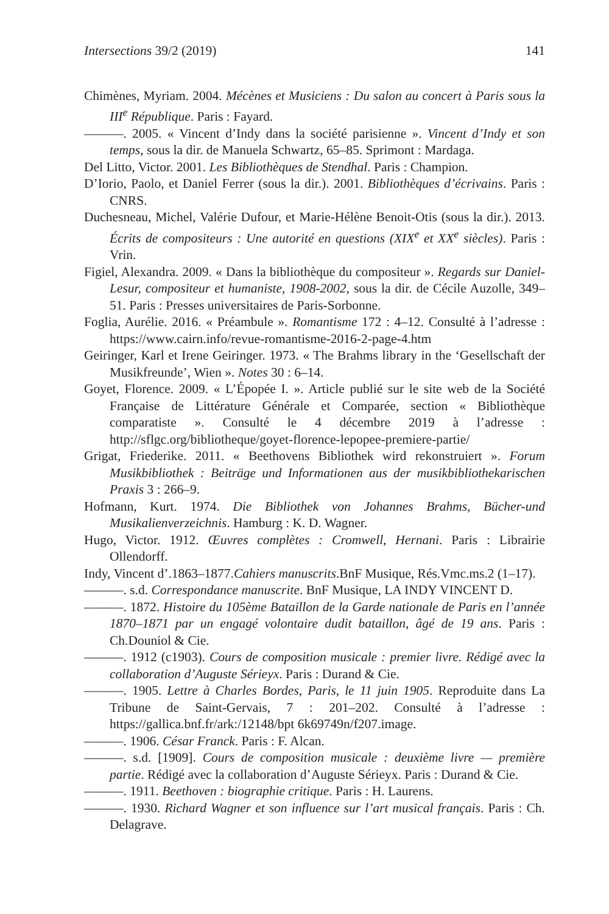Intersections 39/2 (2019) 141
Chimènes, Myriam. 2004. Mécènes et Musiciens : Du salon au concert à Paris sous la III<sup>e</sup> République. Paris : Fayard.
———. 2005. « Vincent d’Indy dans la société parisienne ». Vincent d’Indy et son temps, sous la dir. de Manuela Schwartz, 65–85. Sprimont : Mardaga.
Del Litto, Victor. 2001. Les Bibliothèques de Stendhal. Paris : Champion.
D’Iorio, Paolo, et Daniel Ferrer (sous la dir.). 2001. Bibliothèques d’écrivains. Paris : CNRS.
Duchesneau, Michel, Valérie Dufour, et Marie-Hélène Benoit-Otis (sous la dir.). 2013. Écrits de compositeurs : Une autorité en questions (XIX<sup>e</sup> et XX<sup>e</sup> siècles). Paris : Vrin.
Figiel, Alexandra. 2009. « Dans la bibliothèque du compositeur ». Regards sur Daniel-Lesur, compositeur et humaniste, 1908-2002, sous la dir. de Cécile Auzolle, 349–51. Paris : Presses universitaires de Paris-Sorbonne.
Foglia, Aurélie. 2016. « Préambule ». Romantisme 172 : 4–12. Consulté à l’adresse : https://www.cairn.info/revue-romantisme-2016-2-page-4.htm
Geiringer, Karl et Irene Geiringer. 1973. « The Brahms library in the ‘Gesellschaft der Musikfreunde’, Wien ». Notes 30 : 6–14.
Goyet, Florence. 2009. « L’Épopée I. ». Article publié sur le site web de la Société Française de Littérature Générale et Comparée, section « Bibliothèque comparatiste ». Consulté le 4 décembre 2019 à l’adresse : http://sflgc.org/bibliotheque/goyet-florence-lepopee-premiere-partie/
Grigat, Friederike. 2011. « Beethovens Bibliothek wird rekonstruiert ». Forum Musikbibliothek : Beiträge und Informationen aus der musikbibliothekarischen Praxis 3 : 266–9.
Hofmann, Kurt. 1974. Die Bibliothek von Johannes Brahms, Bücher-und Musikalienverzeichnis. Hamburg : K. D. Wagner.
Hugo, Victor. 1912. Œuvres complètes : Cromwell, Hernani. Paris : Librairie Ollendorff.
Indy, Vincent d’.1863–1877.Cahiers manuscrits.BnF Musique, Rés.Vmc.ms.2 (1–17).
———. s.d. Correspondance manuscrite. BnF Musique, LA INDY VINCENT D.
———. 1872. Histoire du 105ème Bataillon de la Garde nationale de Paris en l’année 1870–1871 par un engagé volontaire dudit bataillon, âgé de 19 ans. Paris : Ch.Douniol & Cie.
———. 1912 (c1903). Cours de composition musicale : premier livre. Rédigé avec la collaboration d’Auguste Sérieyx. Paris : Durand & Cie.
———. 1905. Lettre à Charles Bordes, Paris, le 11 juin 1905. Reproduite dans La Tribune de Saint-Gervais, 7 : 201–202. Consulté à l’adresse : https://gallica.bnf.fr/ark:/12148/bpt 6k69749n/f207.image.
———. 1906. César Franck. Paris : F. Alcan.
———. s.d. [1909]. Cours de composition musicale : deuxième livre — première partie. Rédigé avec la collaboration d’Auguste Sérieyx. Paris : Durand & Cie.
———. 1911. Beethoven : biographie critique. Paris : H. Laurens.
———. 1930. Richard Wagner et son influence sur l’art musical français. Paris : Ch. Delagrave.